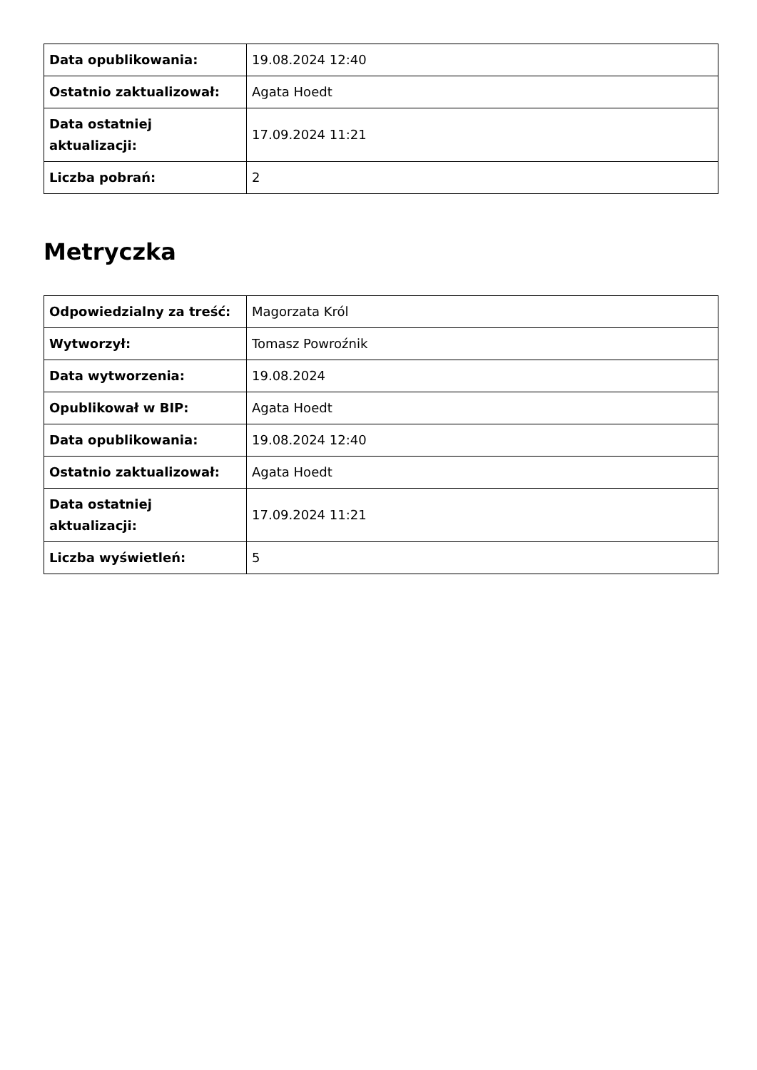| Data opublikowania: | 19.08.2024 12:40 |
| Ostatnio zaktualizował: | Agata Hoedt |
| Data ostatniej aktualizacji: | 17.09.2024 11:21 |
| Liczba pobrań: | 2 |
Metryczka
| Odpowiedzialny za treść: | Magorzata Król |
| Wytworzył: | Tomasz Powroźnik |
| Data wytworzenia: | 19.08.2024 |
| Opublikował w BIP: | Agata Hoedt |
| Data opublikowania: | 19.08.2024 12:40 |
| Ostatnio zaktualizował: | Agata Hoedt |
| Data ostatniej aktualizacji: | 17.09.2024 11:21 |
| Liczba wyświetleń: | 5 |